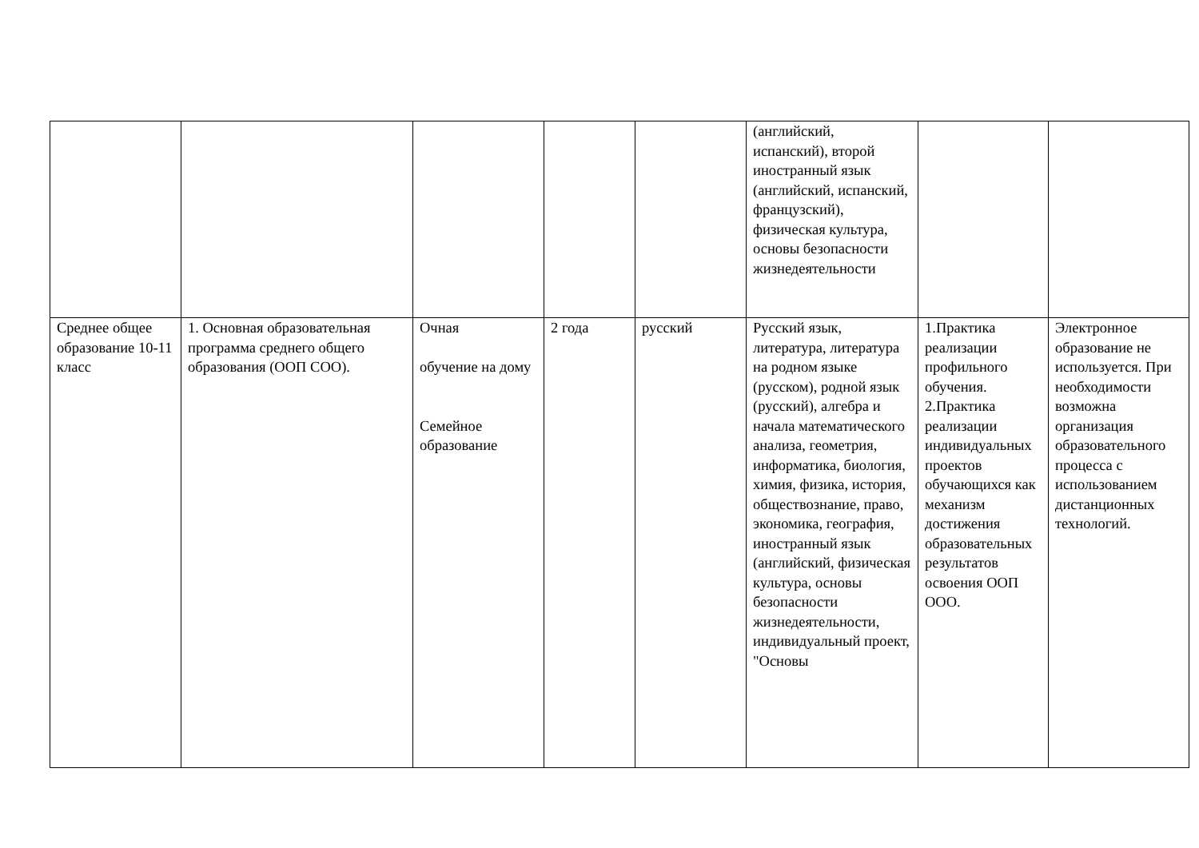| | | | | | (английский, испанский), второй иностранный язык (английский, испанский, французский), физическая культура, основы безопасности жизнедеятельности | | |
| Среднее общее образование 10-11 класс | 1. Основная образовательная программа среднего общего образования (ООП СОО). | Очная обучение на дому Семейное образование | 2 года | русский | Русский язык, литература, литература на родном языке (русском), родной язык (русский), алгебра и начала математического анализа, геометрия, информатика, биология, химия, физика, история, обществознание, право, экономика, география, иностранный язык (английский, физическая культура, основы безопасности жизнедеятельности, индивидуальный проект, "Основы | 1.Практика реализации профильного обучения. 2.Практика реализации индивидуальных проектов обучающихся как механизм достижения образовательных результатов освоения ООП ООО. | Электронное образование не используется. При необходимости возможна организация образовательного процесса с использованием дистанционных технологий. |